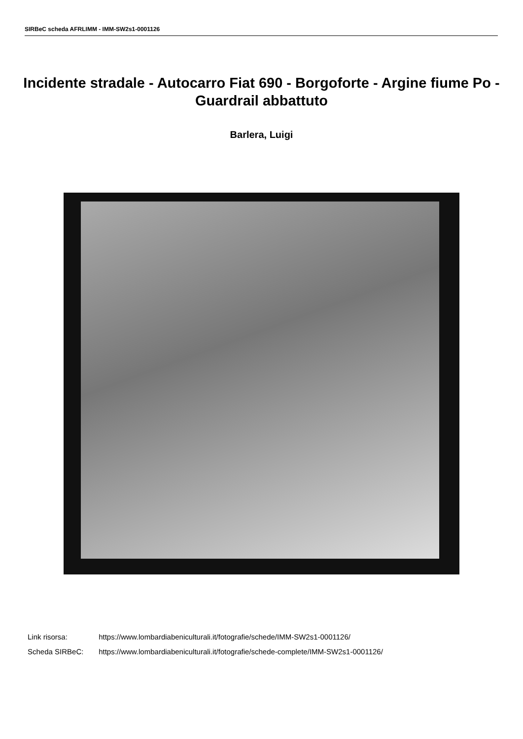SIRBeC scheda AFRLIMM - IMM-SW2s1-0001126
Incidente stradale - Autocarro Fiat 690 - Borgoforte - Argine fiume Po - Guardrail abbattuto
Barlera, Luigi
Link risorsa: https://www.lombardiabeniculturali.it/fotografie/schede/IMM-SW2s1-0001126/
Scheda SIRBeC: https://www.lombardiabeniculturali.it/fotografie/schede-complete/IMM-SW2s1-0001126/